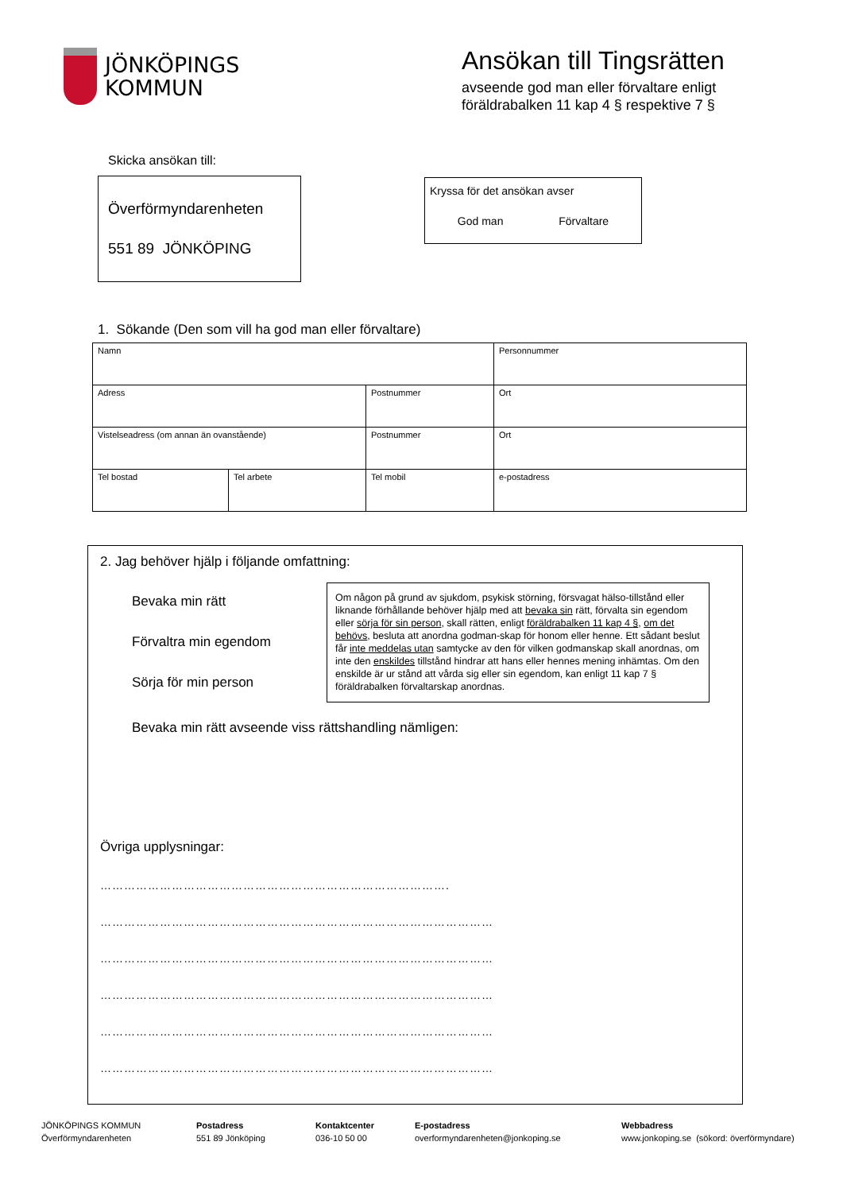JÖNKÖPINGS
KOMMUN
Ansökan till Tingsrätten
avseende god man eller förvaltare enligt
föräldrabalken 11 kap 4 § respektive 7 §
Skicka ansökan till:
Överförmyndarenheten
551 89 JÖNKÖPING
Kryssa för det ansökan avser
God man Förvaltare
1. Sökande (Den som vill ha god man eller förvaltare)
| Namn | | | Personnummer |
| Adress | | Postnummer | Ort |
| Vistelseadress (om annan än ovanstående) | | Postnummer | Ort |
| Tel bostad | Tel arbete | Tel mobil | e-postadress |
2. Jag behöver hjälp i följande omfattning:
Bevaka min rätt
Förvaltra min egendom
Sörja för min person
Om någon på grund av sjukdom, psykisk störning, försvagat hälso-tillstånd eller liknande förhållande behöver hjälp med att bevaka sin rätt, förvalta sin egendom eller sörja för sin person, skall rätten, enligt föräldrabalken 11 kap 4 §, om det behövs, besluta att anordna godman-skap för honom eller henne. Ett sådant beslut får inte meddelas utan samtycke av den för vilken godmanskap skall anordnas, om inte den enskildes tillstånd hindrar att hans eller hennes mening inhämtas. Om den enskilde är ur stånd att vårda sig eller sin egendom, kan enligt 11 kap 7 § föräldrabalken förvaltarskap anordnas.
Bevaka min rätt avseende viss rättshandling nämligen:
Övriga upplysningar:
…………………………………………………………………………….
………………………………………………………………………………………
………………………………………………………………………………………
………………………………………………………………………………………
………………………………………………………………………………………
………………………………………………………………………………………
JÖNKÖPINGS KOMMUN
Överförmyndarenheten
Postadress
551 89 Jönköping
Kontaktcenter
036-10 50 00
E-postadress
overformyndarenheten@jonkoping.se
Webbadress
www.jonkoping.se (sökord: överförmyndare)